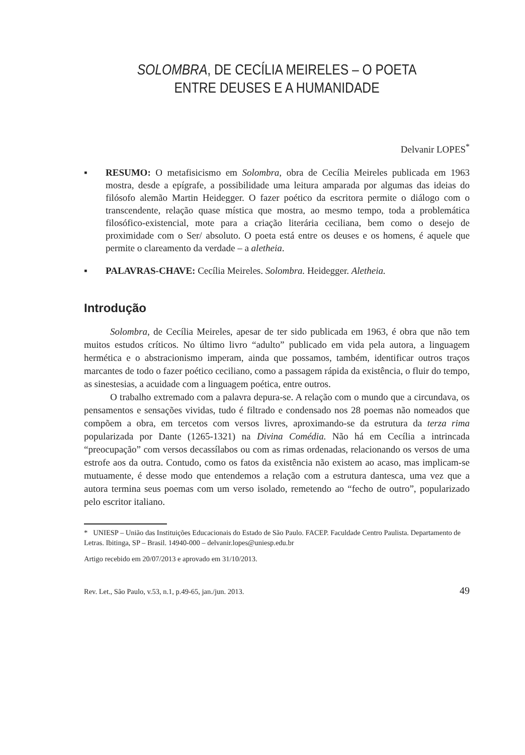SOLOMBRA, DE CECÍLIA MEIRELES – O POETA
ENTRE DEUSES E A HUMANIDADE
Delvanir LOPES<sup>*</sup>
▪ RESUMO: O metafisicismo em Solombra, obra de Cecília Meireles publicada em 1963 mostra, desde a epígrafe, a possibilidade uma leitura amparada por algumas das ideias do filósofo alemão Martin Heidegger. O fazer poético da escritora permite o diálogo com o transcendente, relação quase mística que mostra, ao mesmo tempo, toda a problemática filosófico-existencial, mote para a criação literária ceciliana, bem como o desejo de proximidade com o Ser/ absoluto. O poeta está entre os deuses e os homens, é aquele que permite o clareamento da verdade – a aletheia.
▪ PALAVRAS-CHAVE: Cecília Meireles. Solombra. Heidegger. Aletheia.
Introdução
Solombra, de Cecília Meireles, apesar de ter sido publicada em 1963, é obra que não tem muitos estudos críticos. No último livro “adulto” publicado em vida pela autora, a linguagem hermética e o abstracionismo imperam, ainda que possamos, também, identificar outros traços marcantes de todo o fazer poético ceciliano, como a passagem rápida da existência, o fluir do tempo, as sinestesias, a acuidade com a linguagem poética, entre outros.
O trabalho extremado com a palavra depura-se. A relação com o mundo que a circundava, os pensamentos e sensações vividas, tudo é filtrado e condensado nos 28 poemas não nomeados que compõem a obra, em tercetos com versos livres, aproximando-se da estrutura da terza rima popularizada por Dante (1265-1321) na Divina Comédia. Não há em Cecília a intrincada “preocupação” com versos decassílabos ou com as rimas ordenadas, relacionando os versos de uma estrofe aos da outra. Contudo, como os fatos da existência não existem ao acaso, mas implicam-se mutuamente, é desse modo que entendemos a relação com a estrutura dantesca, uma vez que a autora termina seus poemas com um verso isolado, remetendo ao “fecho de outro”, popularizado pelo escritor italiano.
* UNIESP – União das Instituições Educacionais do Estado de São Paulo. FACEP. Faculdade Centro Paulista. Departamento de Letras. Ibitinga, SP – Brasil. 14940-000 – delvanir.lopes@uniesp.edu.br
Artigo recebido em 20/07/2013 e aprovado em 31/10/2013.
Rev. Let., São Paulo, v.53, n.1, p.49-65, jan./jun. 2013. 49